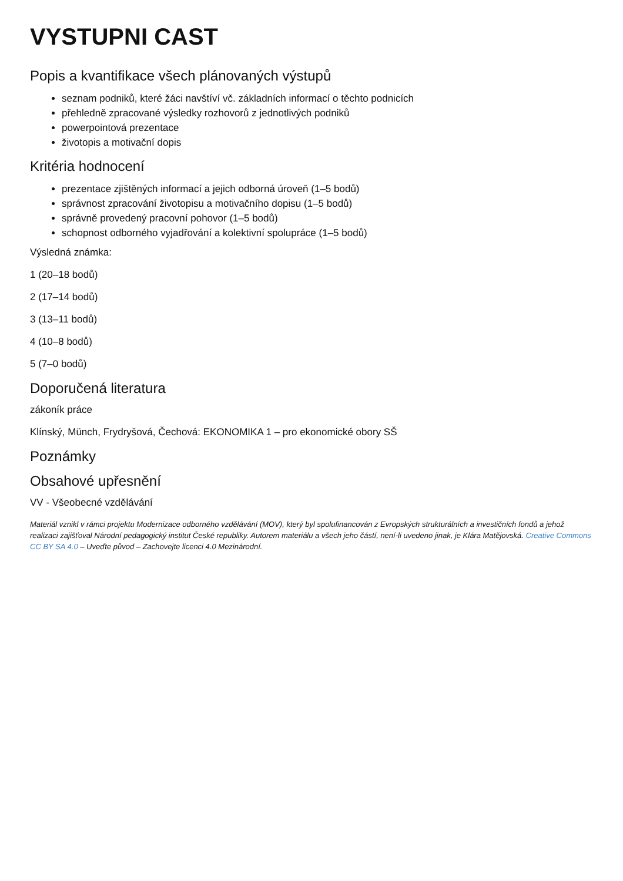VYSTUPNI CAST
Popis a kvantifikace všech plánovaných výstupů
seznam podniků, které žáci navštíví vč. základních informací o těchto podnicích
přehledně zpracované výsledky rozhovorů z jednotlivých podniků
powerpointová prezentace
životopis a motivační dopis
Kritéria hodnocení
prezentace zjištěných informací a jejich odborná úroveň (1–5 bodů)
správnost zpracování životopisu a motivačního dopisu (1–5 bodů)
správně provedený pracovní pohovor (1–5 bodů)
schopnost odborného vyjadřování a kolektivní spolupráce (1–5 bodů)
Výsledná známka:
1 (20–18 bodů)
2 (17–14 bodů)
3 (13–11 bodů)
4 (10–8 bodů)
5 (7–0 bodů)
Doporučená literatura
zákoník práce
Klínský, Münch, Frydryšová, Čechová: EKONOMIKA 1 – pro ekonomické obory SŠ
Poznámky
Obsahové upřesnění
VV - Všeobecné vzdělávání
Materiál vznikl v rámci projektu Modernizace odborného vzdělávání (MOV), který byl spolufinancován z Evropských strukturálních a investičních fondů a jehož realizaci zajišťoval Národní pedagogický institut České republiky. Autorem materiálu a všech jeho částí, není-li uvedeno jinak, je Klára Matějovská. Creative Commons CC BY SA 4.0 – Uveďte původ – Zachovejte licenci 4.0 Mezinárodní.